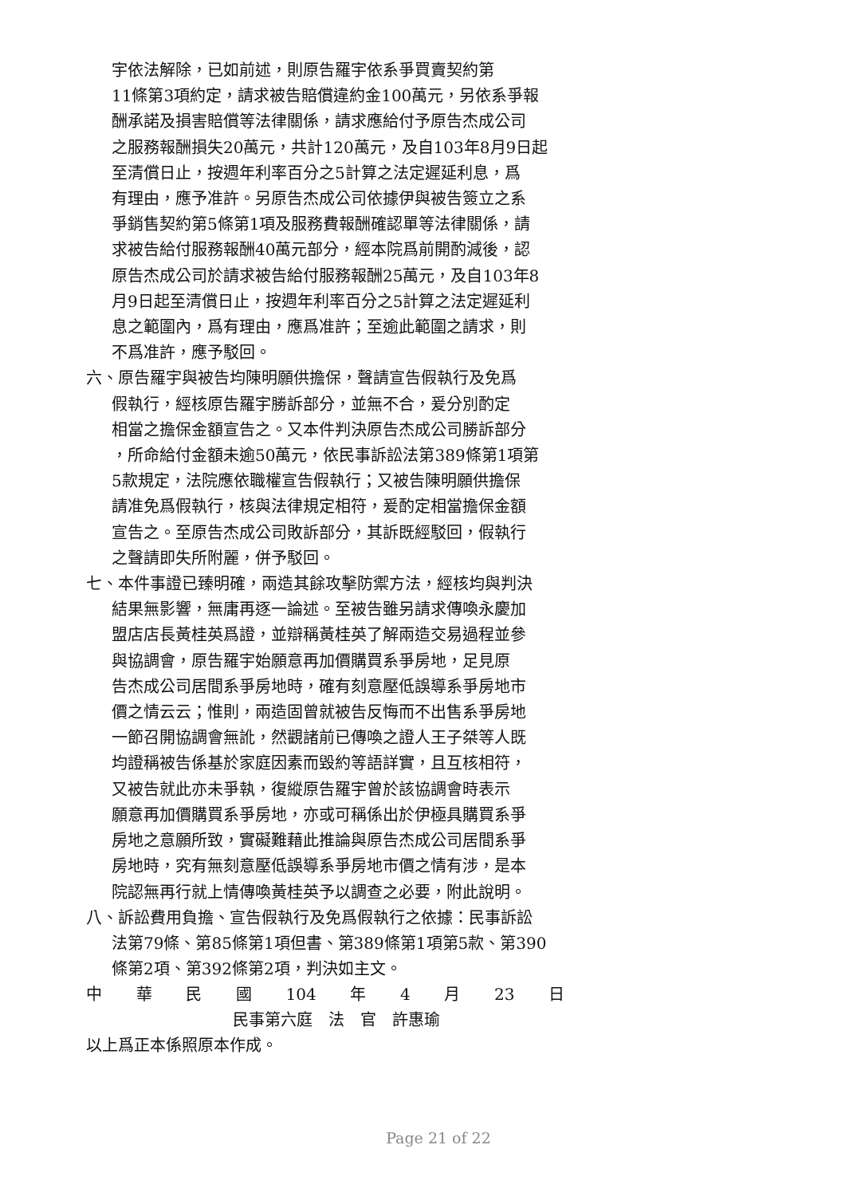宇依法解除，已如前述，則原告羅宇依系爭買賣契約第
11條第3項約定，請求被告賠償違約金100萬元，另依系爭報
酬承諾及損害賠償等法律關係，請求應給付予原告杰成公司
之服務報酬損失20萬元，共計120萬元，及自103年8月9日起
至清償日止，按週年利率百分之5計算之法定遲延利息，爲
有理由，應予准許。另原告杰成公司依據伊與被告簽立之系
爭銷售契約第5條第1項及服務費報酬確認單等法律關係，請
求被告給付服務報酬40萬元部分，經本院爲前開酌減後，認
原告杰成公司於請求被告給付服務報酬25萬元，及自103年8
月9日起至清償日止，按週年利率百分之5計算之法定遲延利
息之範圍內，爲有理由，應爲准許；至逾此範圍之請求，則
不爲准許，應予駁回。
六、原告羅宇與被告均陳明願供擔保，聲請宣告假執行及免爲
假執行，經核原告羅宇勝訴部分，並無不合，爰分別酌定
相當之擔保金額宣告之。又本件判決原告杰成公司勝訴部分
，所命給付金額未逾50萬元，依民事訴訟法第389條第1項第
5款規定，法院應依職權宣告假執行；又被告陳明願供擔保
請准免爲假執行，核與法律規定相符，爰酌定相當擔保金額
宣告之。至原告杰成公司敗訴部分，其訴既經駁回，假執行
之聲請即失所附麗，併予駁回。
七、本件事證已臻明確，兩造其餘攻擊防禦方法，經核均與判決
結果無影響，無庸再逐一論述。至被告雖另請求傳喚永慶加
盟店店長黃桂英爲證，並辯稱黃桂英了解兩造交易過程並參
與協調會，原告羅宇始願意再加價購買系爭房地，足見原
告杰成公司居間系爭房地時，確有刻意壓低誤導系爭房地市
價之情云云；惟則，兩造固曾就被告反悔而不出售系爭房地
一節召開協調會無訛，然觀諸前已傳喚之證人王子桀等人既
均證稱被告係基於家庭因素而毀約等語詳實，且互核相符，
又被告就此亦未爭執，復縱原告羅宇曾於該協調會時表示
願意再加價購買系爭房地，亦或可稱係出於伊極具購買系爭
房地之意願所致，實礙難藉此推論與原告杰成公司居間系爭
房地時，究有無刻意壓低誤導系爭房地市價之情有涉，是本
院認無再行就上情傳喚黃桂英予以調查之必要，附此說明。
八、訴訟費用負擔、宣告假執行及免爲假執行之依據：民事訴訟
法第79條、第85條第1項但書、第389條第1項第5款、第390
條第2項、第392條第2項，判決如主文。
中 華 民 國 104 年 4 月 23 日
民事第六庭　法　官　許惠瑜
以上爲正本係照原本作成。
Page 21 of 22